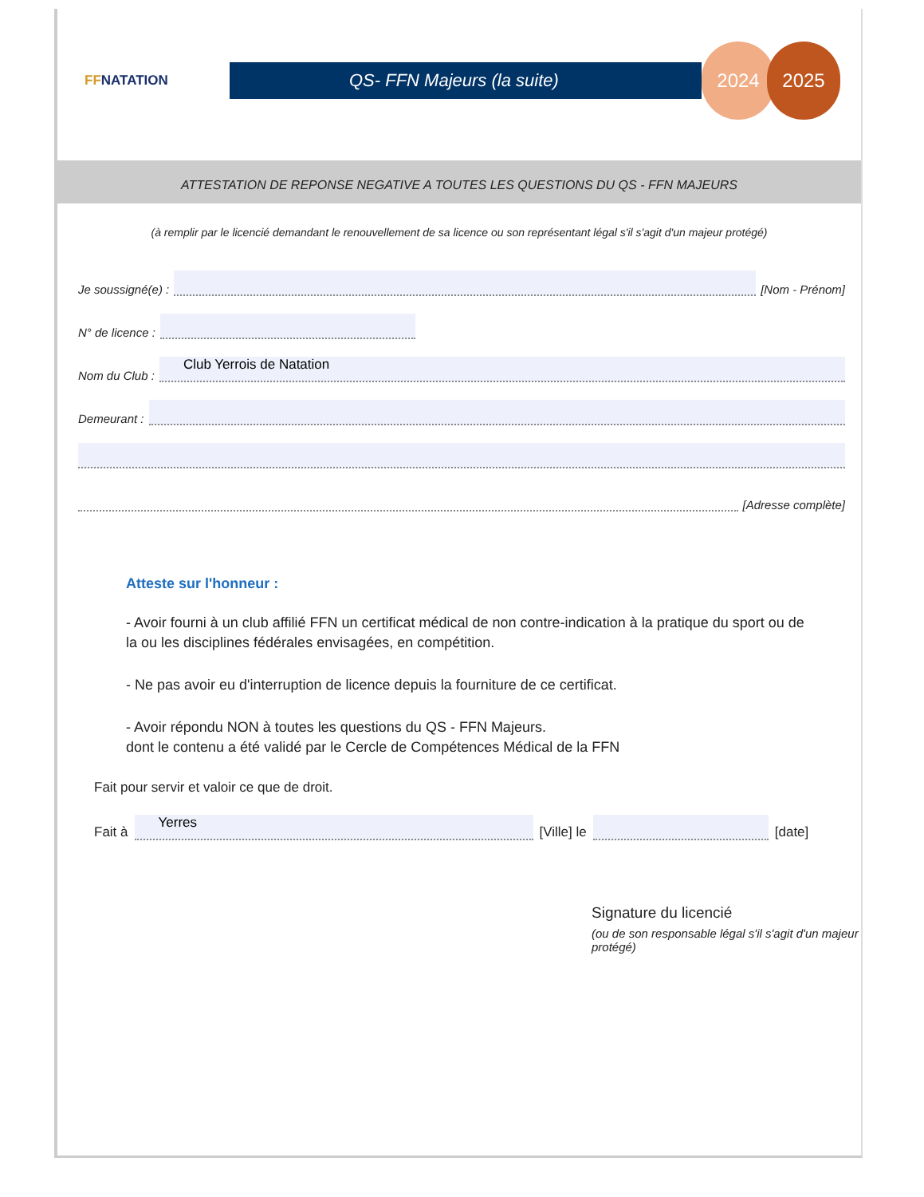FFNATATION
QS- FFN Majeurs (la suite)
2024 2025
ATTESTATION DE REPONSE NEGATIVE A TOUTES LES QUESTIONS DU QS - FFN MAJEURS
(à remplir par le licencié demandant le renouvellement de sa licence ou son représentant légal s'il s'agit d'un majeur protégé)
Je soussigné(e) :
[Nom - Prénom]
N° de licence :
Nom du Club :
Club Yerrois de Natation
Demeurant :
[Adresse complète]
Atteste sur l'honneur :
- Avoir fourni à un club affilié FFN un certificat médical de non contre-indication à la pratique du sport ou de la ou les disciplines fédérales envisagées, en compétition.
- Ne pas avoir eu d'interruption de licence depuis la fourniture de ce certificat.
- Avoir répondu NON à toutes les questions du QS - FFN Majeurs.
dont le contenu a été validé par le Cercle de Compétences Médical de la FFN
Fait pour servir et valoir ce que de droit.
Fait à
Yerres
[Ville] le
[date]
Signature du licencié
(ou de son responsable légal s'il s'agit d'un majeur protégé)